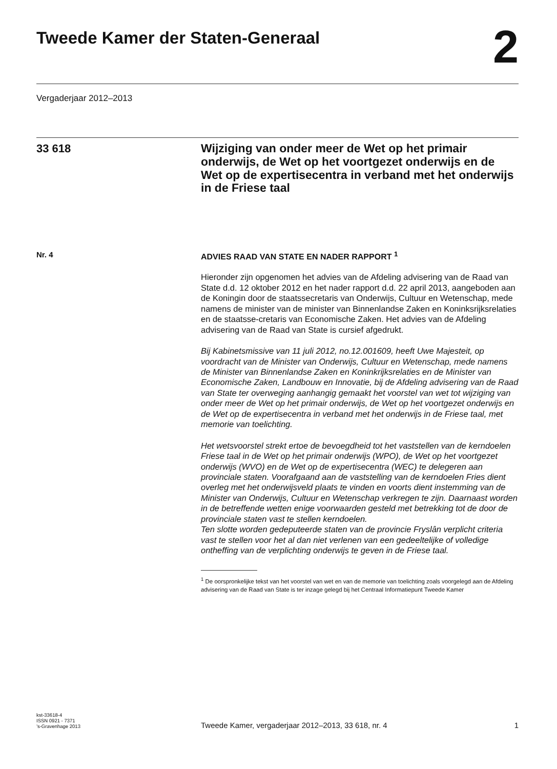Tweede Kamer der Staten-Generaal
2
Vergaderjaar 2012–2013
33 618
Wijziging van onder meer de Wet op het primair onderwijs, de Wet op het voortgezet onderwijs en de Wet op de expertisecentra in verband met het onderwijs in de Friese taal
Nr. 4 ADVIES RAAD VAN STATE EN NADER RAPPORT <sup>1</sup>
Hieronder zijn opgenomen het advies van de Afdeling advisering van de Raad van State d.d. 12 oktober 2012 en het nader rapport d.d. 22 april 2013, aangeboden aan de Koningin door de staatssecretaris van Onderwijs, Cultuur en Wetenschap, mede namens de minister van de minister van Binnenlandse Zaken en Koninksrijksrelaties en de staatsse-cretaris van Economische Zaken. Het advies van de Afdeling advisering van de Raad van State is cursief afgedrukt.
Bij Kabinetsmissive van 11 juli 2012, no.12.001609, heeft Uwe Majesteit, op voordracht van de Minister van Onderwijs, Cultuur en Wetenschap, mede namens de Minister van Binnenlandse Zaken en Koninkrijksrelaties en de Minister van Economische Zaken, Landbouw en Innovatie, bij de Afdeling advisering van de Raad van State ter overweging aanhangig gemaakt het voorstel van wet tot wijziging van onder meer de Wet op het primair onderwijs, de Wet op het voortgezet onderwijs en de Wet op de expertisecentra in verband met het onderwijs in de Friese taal, met memorie van toelichting.
Het wetsvoorstel strekt ertoe de bevoegdheid tot het vaststellen van de kerndoelen Friese taal in de Wet op het primair onderwijs (WPO), de Wet op het voortgezet onderwijs (WVO) en de Wet op de expertisecentra (WEC) te delegeren aan provinciale staten. Voorafgaand aan de vaststelling van de kerndoelen Fries dient overleg met het onderwijsveld plaats te vinden en voorts dient instemming van de Minister van Onderwijs, Cultuur en Wetenschap verkregen te zijn. Daarnaast worden in de betreffende wetten enige voorwaarden gesteld met betrekking tot de door de provinciale staten vast te stellen kerndoelen.
Ten slotte worden gedeputeerde staten van de provincie Fryslân verplicht criteria vast te stellen voor het al dan niet verlenen van een gedeeltelijke of volledige ontheffing van de verplichting onderwijs te geven in de Friese taal.
<sup>1</sup> De oorspronkelijke tekst van het voorstel van wet en van de memorie van toelichting zoals voorgelegd aan de Afdeling advisering van de Raad van State is ter inzage gelegd bij het Centraal Informatiepunt Tweede Kamer
kst-33618-4
ISSN 0921 - 7371
’s-Gravenhage 2013
Tweede Kamer, vergaderjaar 2012–2013, 33 618, nr. 4 1